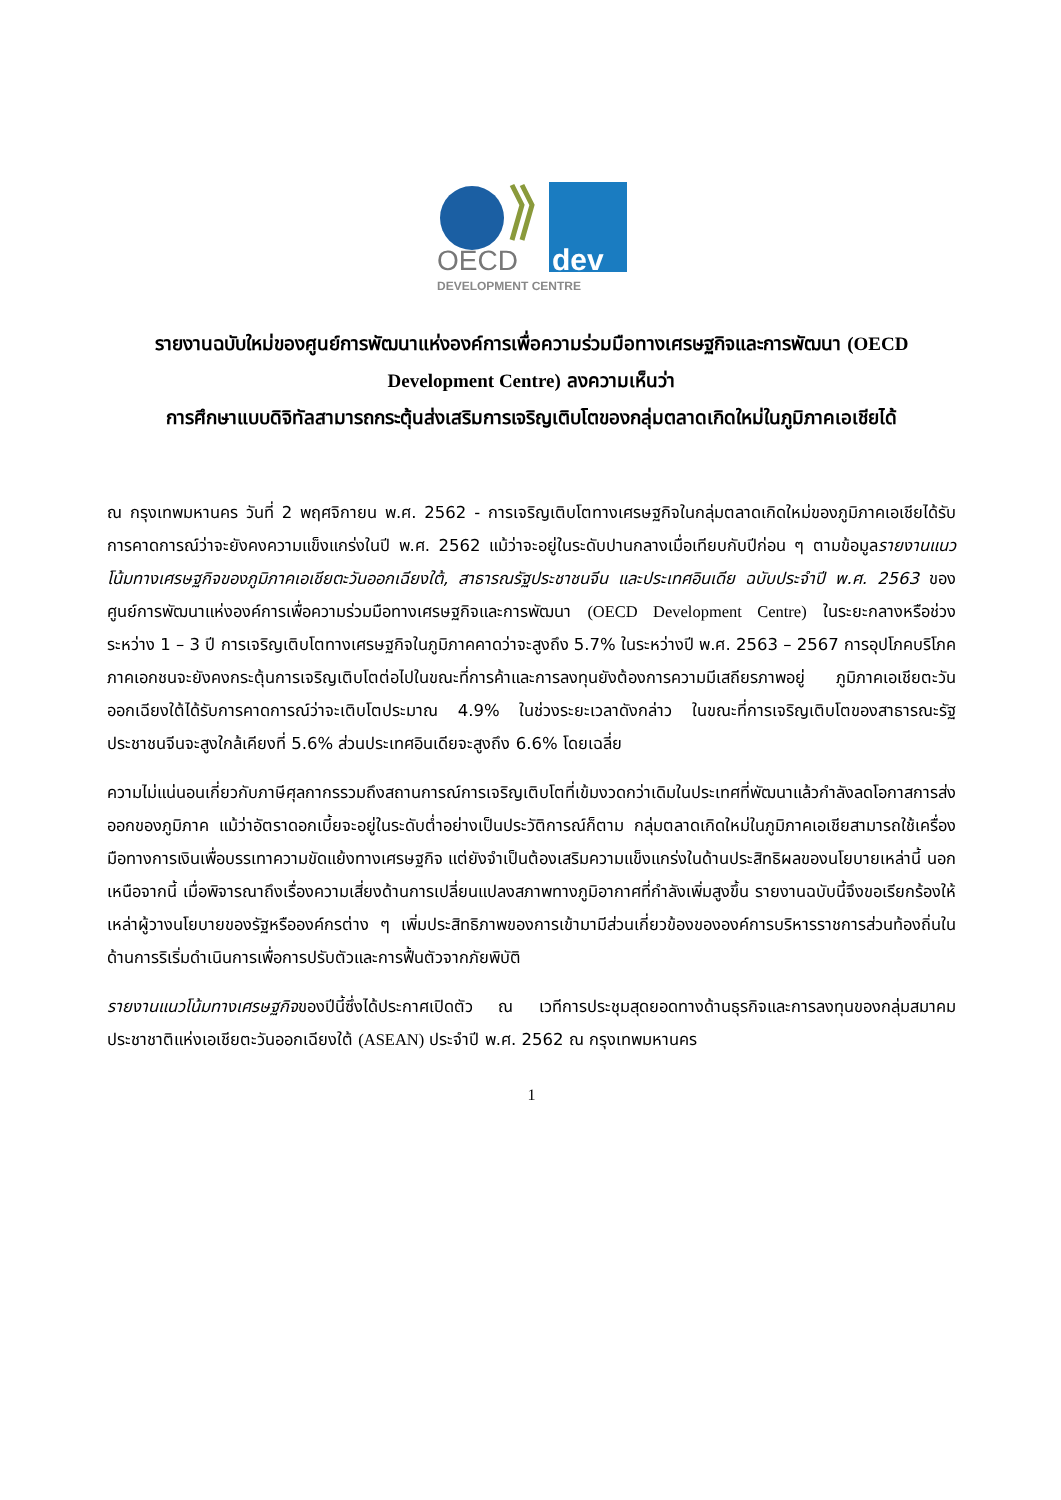OECD
dev
DEVELOPMENT CENTRE
รายงานฉบับใหม่ของศูนย์การพัฒนาแห่งองค์การเพื่อความร่วมมือทางเศรษฐกิจและการพัฒนา (OECD Development Centre) ลงความเห็นว่า
การศึกษาแบบดิจิทัลสามารถกระตุ้นส่งเสริมการเจริญเติบโตของกลุ่มตลาดเกิดใหม่ในภูมิภาคเอเชียได้
ณ กรุงเทพมหานคร วันที่ 2 พฤศจิกายน พ.ศ. 2562 - การเจริญเติบโตทางเศรษฐกิจในกลุ่มตลาดเกิดใหม่ของภูมิภาคเอเชียได้รับการคาดการณ์ว่าจะยังคงความแข็งแกร่งในปี พ.ศ. 2562 แม้ว่าจะอยู่ในระดับปานกลางเมื่อเทียบกับปีก่อน ๆ ตามข้อมูลรายงานแนวโน้มทางเศรษฐกิจของภูมิภาคเอเชียตะวันออกเฉียงใต้, สาธารณรัฐประชาชนจีน และประเทศอินเดีย ฉบับประจำปี พ.ศ. 2563 ของศูนย์การพัฒนาแห่งองค์การเพื่อความร่วมมือทางเศรษฐกิจและการพัฒนา (OECD Development Centre) ในระยะกลางหรือช่วงระหว่าง 1 – 3 ปี การเจริญเติบโตทางเศรษฐกิจในภูมิภาคคาดว่าจะสูงถึง 5.7% ในระหว่างปี พ.ศ. 2563 – 2567 การอุปโภคบริโภคภาคเอกชนจะยังคงกระตุ้นการเจริญเติบโตต่อไปในขณะที่การค้าและการลงทุนยังต้องการความมีเสถียรภาพอยู่ ภูมิภาคเอเชียตะวันออกเฉียงใต้ได้รับการคาดการณ์ว่าจะเติบโตประมาณ 4.9% ในช่วงระยะเวลาดังกล่าว ในขณะที่การเจริญเติบโตของสาธารณะรัฐประชาชนจีนจะสูงใกล้เคียงที่ 5.6% ส่วนประเทศอินเดียจะสูงถึง 6.6% โดยเฉลี่ย
ความไม่แน่นอนเกี่ยวกับภาษีศุลกากรรวมถึงสถานการณ์การเจริญเติบโตที่เข้มงวดกว่าเดิมในประเทศที่พัฒนาแล้วกำลังลดโอกาสการส่งออกของภูมิภาค แม้ว่าอัตราดอกเบี้ยจะอยู่ในระดับต่ำอย่างเป็นประวัติการณ์ก็ตาม กลุ่มตลาดเกิดใหม่ในภูมิภาคเอเชียสามารถใช้เครื่องมือทางการเงินเพื่อบรรเทาความขัดแย้งทางเศรษฐกิจ แต่ยังจำเป็นต้องเสริมความแข็งแกร่งในด้านประสิทธิผลของนโยบายเหล่านี้ นอกเหนือจากนี้ เมื่อพิจารณาถึงเรื่องความเสี่ยงด้านการเปลี่ยนแปลงสภาพทางภูมิอากาศที่กำลังเพิ่มสูงขึ้น รายงานฉบับนี้จึงขอเรียกร้องให้เหล่าผู้วางนโยบายของรัฐหรือองค์กรต่าง ๆ เพิ่มประสิทธิภาพของการเข้ามามีส่วนเกี่ยวข้องขององค์การบริหารราชการส่วนท้องถิ่นในด้านการริเริ่มดำเนินการเพื่อการปรับตัวและการฟื้นตัวจากภัยพิบัติ
รายงานแนวโน้มทางเศรษฐกิจของปีนี้ซึ่งได้ประกาศเปิดตัว ณ เวทีการประชุมสุดยอดทางด้านธุรกิจและการลงทุนของกลุ่มสมาคมประชาชาติแห่งเอเชียตะวันออกเฉียงใต้ (ASEAN) ประจำปี พ.ศ. 2562 ณ กรุงเทพมหานคร
1